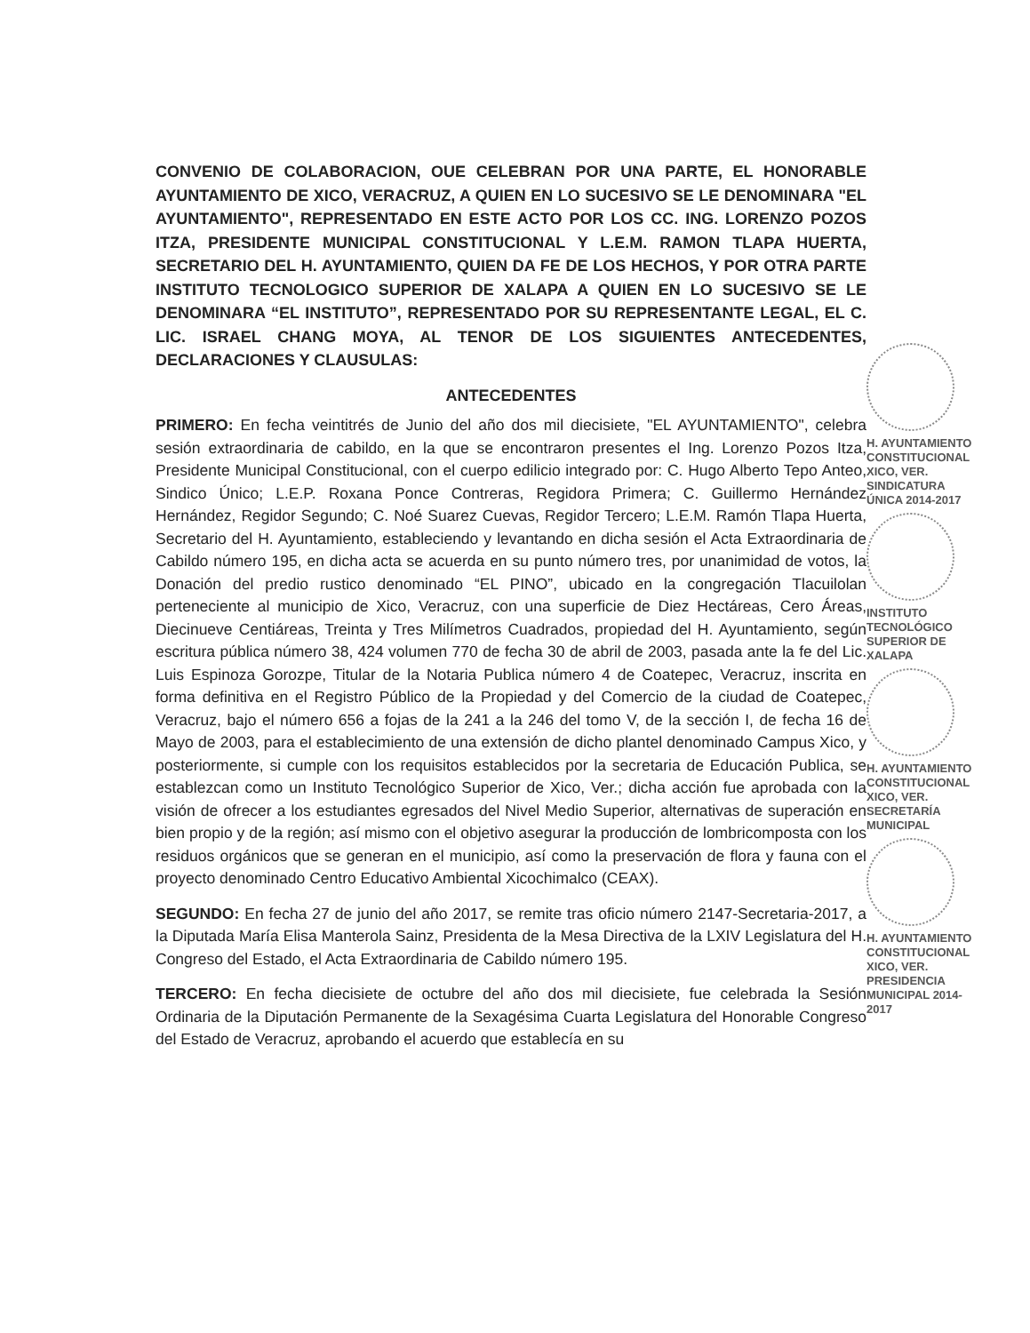CONVENIO DE COLABORACION, OUE CELEBRAN POR UNA PARTE, EL HONORABLE AYUNTAMIENTO DE XICO, VERACRUZ, A QUIEN EN LO SUCESIVO SE LE DENOMINARA "EL AYUNTAMIENTO", REPRESENTADO EN ESTE ACTO POR LOS CC. ING. LORENZO POZOS ITZA, PRESIDENTE MUNICIPAL CONSTITUCIONAL Y L.E.M. RAMON TLAPA HUERTA, SECRETARIO DEL H. AYUNTAMIENTO, QUIEN DA FE DE LOS HECHOS, Y POR OTRA PARTE INSTITUTO TECNOLOGICO SUPERIOR DE XALAPA A QUIEN EN LO SUCESIVO SE LE DENOMINARA “EL INSTITUTO”, REPRESENTADO POR SU REPRESENTANTE LEGAL, EL C. LIC. ISRAEL CHANG MOYA, AL TENOR DE LOS SIGUIENTES ANTECEDENTES, DECLARACIONES Y CLAUSULAS:
ANTECEDENTES
PRIMERO: En fecha veintitrés de Junio del año dos mil diecisiete, "EL AYUNTAMIENTO", celebra sesión extraordinaria de cabildo, en la que se encontraron presentes el Ing. Lorenzo Pozos Itza, Presidente Municipal Constitucional, con el cuerpo edilicio integrado por: C. Hugo Alberto Tepo Anteo, Sindico Único; L.E.P. Roxana Ponce Contreras, Regidora Primera; C. Guillermo Hernández Hernández, Regidor Segundo; C. Noé Suarez Cuevas, Regidor Tercero; L.E.M. Ramón Tlapa Huerta, Secretario del H. Ayuntamiento, estableciendo y levantando en dicha sesión el Acta Extraordinaria de Cabildo número 195, en dicha acta se acuerda en su punto número tres, por unanimidad de votos, la Donación del predio rustico denominado “EL PINO”, ubicado en la congregación Tlacuilolan perteneciente al municipio de Xico, Veracruz, con una superficie de Diez Hectáreas, Cero Áreas, Diecinueve Centiáreas, Treinta y Tres Milímetros Cuadrados, propiedad del H. Ayuntamiento, según escritura pública número 38, 424 volumen 770 de fecha 30 de abril de 2003, pasada ante la fe del Lic. Luis Espinoza Gorozpe, Titular de la Notaria Publica número 4 de Coatepec, Veracruz, inscrita en forma definitiva en el Registro Público de la Propiedad y del Comercio de la ciudad de Coatepec, Veracruz, bajo el número 656 a fojas de la 241 a la 246 del tomo V, de la sección I, de fecha 16 de Mayo de 2003, para el establecimiento de una extensión de dicho plantel denominado Campus Xico, y posteriormente, si cumple con los requisitos establecidos por la secretaria de Educación Publica, se establezcan como un Instituto Tecnológico Superior de Xico, Ver.; dicha acción fue aprobada con la visión de ofrecer a los estudiantes egresados del Nivel Medio Superior, alternativas de superación en bien propio y de la región; así mismo con el objetivo asegurar la producción de lombricomposta con los residuos orgánicos que se generan en el municipio, así como la preservación de flora y fauna con el proyecto denominado Centro Educativo Ambiental Xicochimalco (CEAX).
SEGUNDO: En fecha 27 de junio del año 2017, se remite tras oficio número 2147-Secretaria-2017, a la Diputada María Elisa Manterola Sainz, Presidenta de la Mesa Directiva de la LXIV Legislatura del H. Congreso del Estado, el Acta Extraordinaria de Cabildo número 195.
TERCERO: En fecha diecisiete de octubre del año dos mil diecisiete, fue celebrada la Sesión Ordinaria de la Diputación Permanente de la Sexagésima Cuarta Legislatura del Honorable Congreso del Estado de Veracruz, aprobando el acuerdo que establecía en su
H. AYUNTAMIENTO CONSTITUCIONAL XICO, VER. SINDICATURA ÚNICA 2014-2017
INSTITUTO TECNOLÓGICO SUPERIOR DE XALAPA
H. AYUNTAMIENTO CONSTITUCIONAL XICO, VER. SECRETARÍA MUNICIPAL
H. AYUNTAMIENTO CONSTITUCIONAL XICO, VER. PRESIDENCIA MUNICIPAL 2014-2017